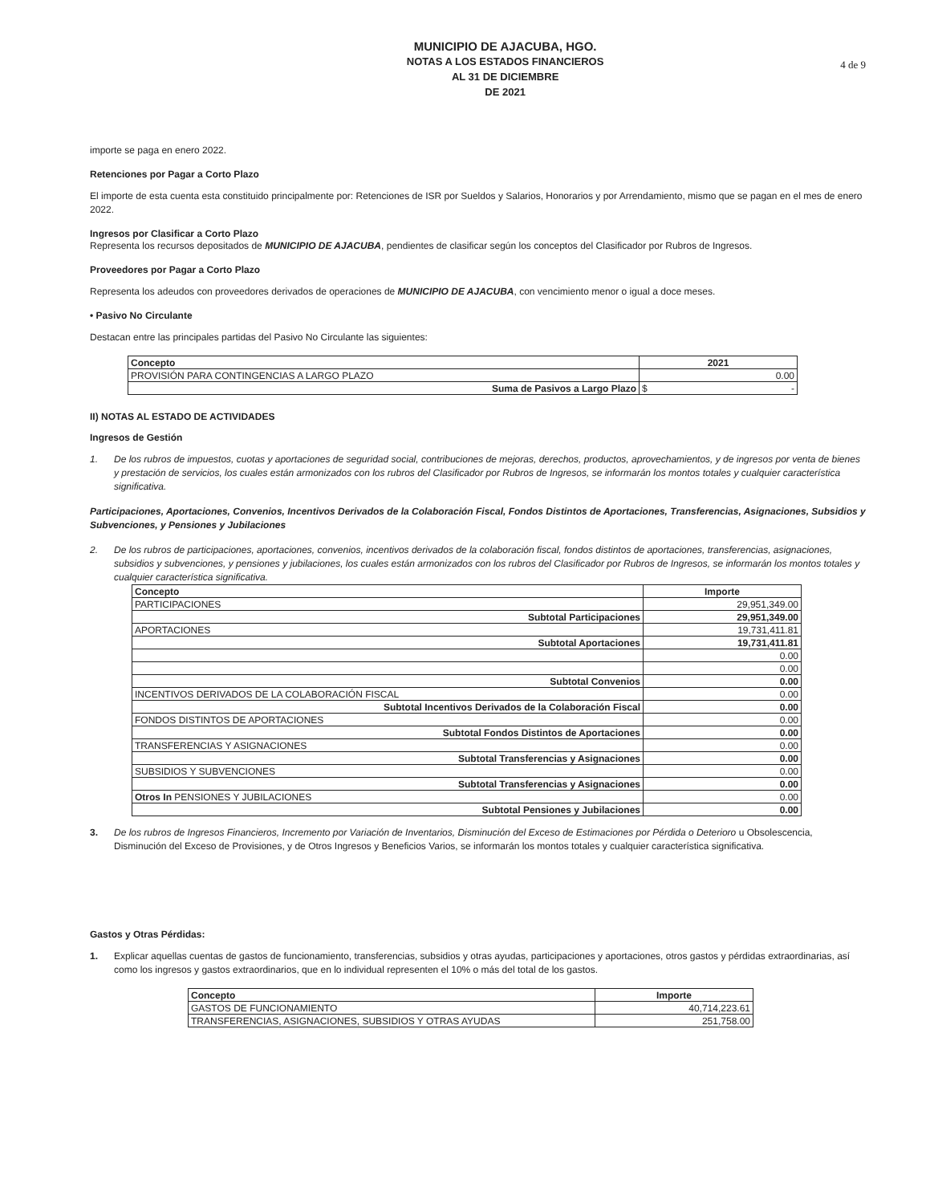MUNICIPIO DE AJACUBA, HGO.
NOTAS A LOS ESTADOS FINANCIEROS
AL 31 DE DICIEMBRE
DE 2021
4 de 9
importe se paga en enero 2022.
Retenciones por Pagar a Corto Plazo
El importe de esta cuenta esta constituido principalmente por: Retenciones de ISR por Sueldos y Salarios, Honorarios y por Arrendamiento, mismo que se pagan en el mes de enero 2022.
Ingresos por Clasificar a Corto Plazo
Representa los recursos depositados de MUNICIPIO DE AJACUBA, pendientes de clasificar según los conceptos del Clasificador por Rubros de Ingresos.
Proveedores por Pagar a Corto Plazo
Representa los adeudos con proveedores derivados de operaciones de MUNICIPIO DE AJACUBA, con vencimiento menor o igual a doce meses.
• Pasivo No Circulante
Destacan entre las principales partidas del Pasivo No Circulante las siguientes:
| Concepto | 2021 |
| --- | --- |
| PROVISIÓN PARA CONTINGENCIAS A LARGO PLAZO | 0.00 |
| Suma de Pasivos a Largo Plazo | $ - |
II) NOTAS AL ESTADO DE ACTIVIDADES
Ingresos de Gestión
1. De los rubros de impuestos, cuotas y aportaciones de seguridad social, contribuciones de mejoras, derechos, productos, aprovechamientos, y de ingresos por venta de bienes y prestación de servicios, los cuales están armonizados con los rubros del Clasificador por Rubros de Ingresos, se informarán los montos totales y cualquier característica significativa.
Participaciones, Aportaciones, Convenios, Incentivos Derivados de la Colaboración Fiscal, Fondos Distintos de Aportaciones, Transferencias, Asignaciones, Subsidios y Subvenciones, y Pensiones y Jubilaciones
2. De los rubros de participaciones, aportaciones, convenios, incentivos derivados de la colaboración fiscal, fondos distintos de aportaciones, transferencias, asignaciones, subsidios y subvenciones, y pensiones y jubilaciones, los cuales están armonizados con los rubros del Clasificador por Rubros de Ingresos, se informarán los montos totales y cualquier característica significativa.
| Concepto | Importe |
| --- | --- |
| PARTICIPACIONES | 29,951,349.00 |
| Subtotal Participaciones | 29,951,349.00 |
| APORTACIONES | 19,731,411.81 |
| Subtotal Aportaciones | 19,731,411.81 |
| | 0.00 |
| | 0.00 |
| Subtotal Convenios | 0.00 |
| INCENTIVOS DERIVADOS DE LA COLABORACIÓN FISCAL | 0.00 |
| Subtotal Incentivos Derivados de la Colaboración Fiscal | 0.00 |
| FONDOS DISTINTOS DE APORTACIONES | 0.00 |
| Subtotal Fondos Distintos de Aportaciones | 0.00 |
| TRANSFERENCIAS Y ASIGNACIONES | 0.00 |
| Subtotal Transferencias y Asignaciones | 0.00 |
| SUBSIDIOS Y SUBVENCIONES | 0.00 |
| Subtotal Transferencias y Asignaciones | 0.00 |
| Otros In PENSIONES Y JUBILACIONES | 0.00 |
| Subtotal Pensiones y Jubilaciones | 0.00 |
3. De los rubros de Ingresos Financieros, Incremento por Variación de Inventarios, Disminución del Exceso de Estimaciones por Pérdida o Deterioro u Obsolescencia, Disminución del Exceso de Provisiones, y de Otros Ingresos y Beneficios Varios, se informarán los montos totales y cualquier característica significativa.
Gastos y Otras Pérdidas:
1. Explicar aquellas cuentas de gastos de funcionamiento, transferencias, subsidios y otras ayudas, participaciones y aportaciones, otros gastos y pérdidas extraordinarias, así como los ingresos y gastos extraordinarios, que en lo individual representen el 10% o más del total de los gastos.
| Concepto | Importe |
| --- | --- |
| GASTOS DE FUNCIONAMIENTO | 40,714,223.61 |
| TRANSFERENCIAS, ASIGNACIONES, SUBSIDIOS Y OTRAS AYUDAS | 251,758.00 |